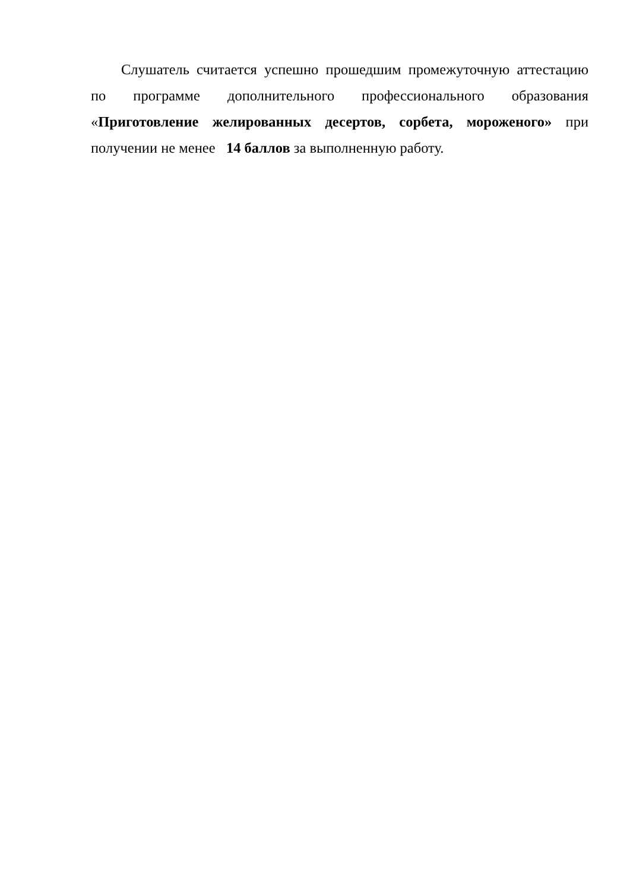Слушатель считается успешно прошедшим промежуточную аттестацию по программе дополнительного профессионального образования «Приготовление желированных десертов, сорбета, мороженого» при получении не менее 14 баллов за выполненную работу.